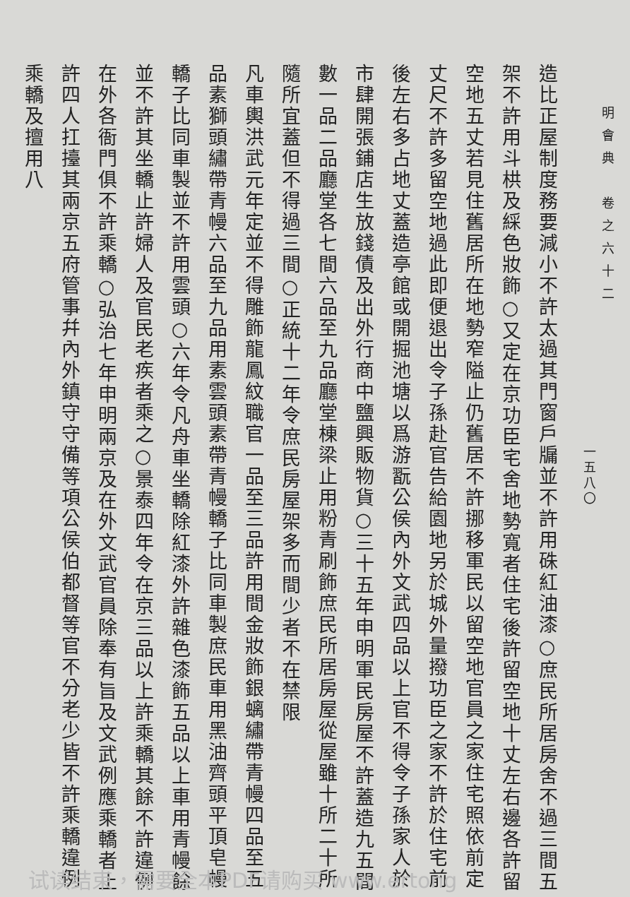明會典　卷之六十二
一五八〇
造比正屋制度務要減小不許太過其門窗戶牖並不許用硃紅油漆○庶民所居房舍不過三間五架不許用斗栱及綵色妝飾○又定在京功臣宅舍地勢寬者住宅後許留空地十丈左右邊各許留空地五丈若見住舊居所在地勢窄隘止仍舊居不許挪移軍民以留空地官員之家住宅照依前定丈尺不許多留空地過此即便退出令子孫赴官告給園地另於城外量撥功臣之家不許於住宅前後左右多占地丈蓋造亭館或開掘池塘以爲游翫公侯內外文武四品以上官不得令子孫家人於市肆開張鋪店生放錢債及出外行商中鹽興販物貨○三十五年申明軍民房屋不許蓋造九五間數一品二品廳堂各七間六品至九品廳堂棟梁止用粉青刷飾庶民所居房屋從屋雖十所二十所隨所宜蓋但不得過三間○正統十二年令庶民房屋架多而間少者不在禁限
凡車輿洪武元年定並不得雕飾龍鳳紋職官一品至三品許用間金妝飾銀螭繡帶青幔四品至五品素獅頭繡帶青幔六品至九品用素雲頭素帶青幔轎子比同車製庶民車用黑油齊頭平頂皂幔轎子比同車製並不許用雲頭○六年令凡舟車坐轎除紅漆外許雜色漆飾五品以上車用青幔餘並不許其坐轎止許婦人及官民老疾者乘之○景泰四年令在京三品以上許乘轎其餘不許違例在外各衙門俱不許乘轎○弘治七年申明兩京及在外文武官員除奉有旨及文武例應乘轎者止許四人扛擡其兩京五府管事幷內外鎮守守備等項公侯伯都督等官不分老少皆不許乘轎違例乘轎及擅用八
试读结束，需要全本PDF请购买 www.ertong